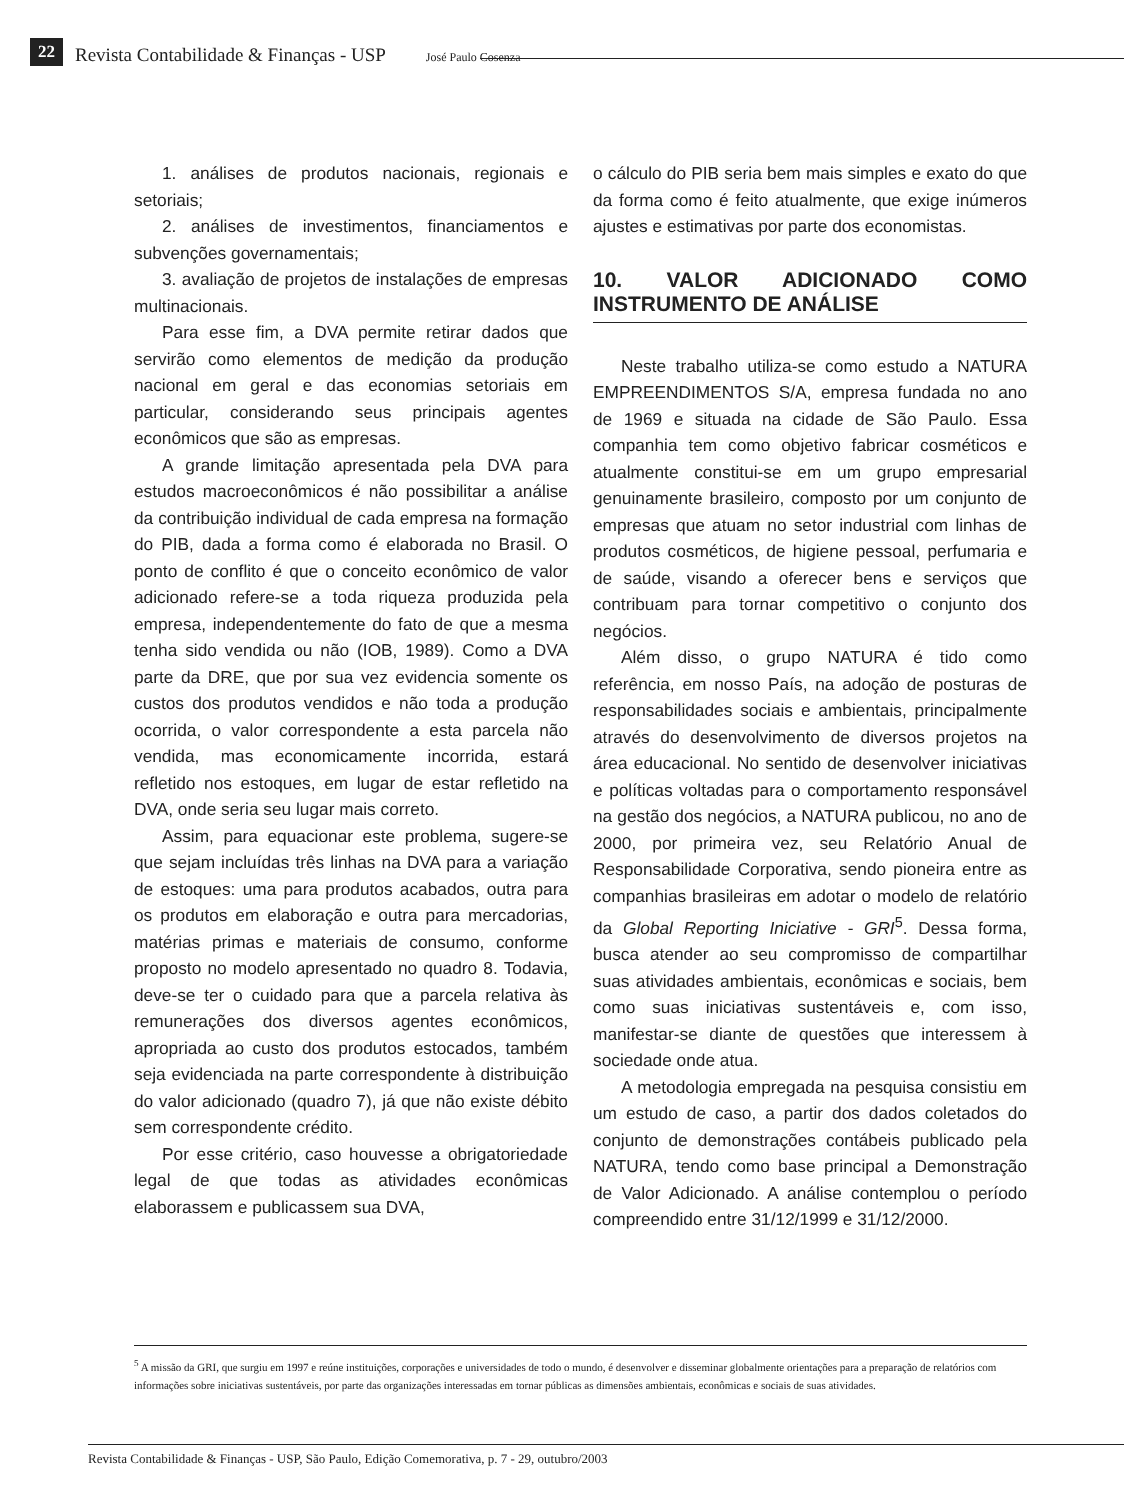22 Revista Contabilidade & Finanças - USP José Paulo Cosenza
1. análises de produtos nacionais, regionais e setoriais;
2. análises de investimentos, financiamentos e subvenções governamentais;
3. avaliação de projetos de instalações de empresas multinacionais.
Para esse fim, a DVA permite retirar dados que servirão como elementos de medição da produção nacional em geral e das economias setoriais em particular, considerando seus principais agentes econômicos que são as empresas.
A grande limitação apresentada pela DVA para estudos macroeconômicos é não possibilitar a análise da contribuição individual de cada empresa na formação do PIB, dada a forma como é elaborada no Brasil. O ponto de conflito é que o conceito econômico de valor adicionado refere-se a toda riqueza produzida pela empresa, independentemente do fato de que a mesma tenha sido vendida ou não (IOB, 1989). Como a DVA parte da DRE, que por sua vez evidencia somente os custos dos produtos vendidos e não toda a produção ocorrida, o valor correspondente a esta parcela não vendida, mas economicamente incorrida, estará refletido nos estoques, em lugar de estar refletido na DVA, onde seria seu lugar mais correto.
Assim, para equacionar este problema, sugere-se que sejam incluídas três linhas na DVA para a variação de estoques: uma para produtos acabados, outra para os produtos em elaboração e outra para mercadorias, matérias primas e materiais de consumo, conforme proposto no modelo apresentado no quadro 8. Todavia, deve-se ter o cuidado para que a parcela relativa às remunerações dos diversos agentes econômicos, apropriada ao custo dos produtos estocados, também seja evidenciada na parte correspondente à distribuição do valor adicionado (quadro 7), já que não existe débito sem correspondente crédito.
Por esse critério, caso houvesse a obrigatoriedade legal de que todas as atividades econômicas elaborassem e publicassem sua DVA,
o cálculo do PIB seria bem mais simples e exato do que da forma como é feito atualmente, que exige inúmeros ajustes e estimativas por parte dos economistas.
10. VALOR ADICIONADO COMO INSTRUMENTO DE ANÁLISE
Neste trabalho utiliza-se como estudo a NATURA EMPREENDIMENTOS S/A, empresa fundada no ano de 1969 e situada na cidade de São Paulo. Essa companhia tem como objetivo fabricar cosméticos e atualmente constitui-se em um grupo empresarial genuinamente brasileiro, composto por um conjunto de empresas que atuam no setor industrial com linhas de produtos cosméticos, de higiene pessoal, perfumaria e de saúde, visando a oferecer bens e serviços que contribuam para tornar competitivo o conjunto dos negócios.
Além disso, o grupo NATURA é tido como referência, em nosso País, na adoção de posturas de responsabilidades sociais e ambientais, principalmente através do desenvolvimento de diversos projetos na área educacional. No sentido de desenvolver iniciativas e políticas voltadas para o comportamento responsável na gestão dos negócios, a NATURA publicou, no ano de 2000, por primeira vez, seu Relatório Anual de Responsabilidade Corporativa, sendo pioneira entre as companhias brasileiras em adotar o modelo de relatório da Global Reporting Iniciative - GRI<sup>5</sup>. Dessa forma, busca atender ao seu compromisso de compartilhar suas atividades ambientais, econômicas e sociais, bem como suas iniciativas sustentáveis e, com isso, manifestar-se diante de questões que interessem à sociedade onde atua.
A metodologia empregada na pesquisa consistiu em um estudo de caso, a partir dos dados coletados do conjunto de demonstrações contábeis publicado pela NATURA, tendo como base principal a Demonstração de Valor Adicionado. A análise contemplou o período compreendido entre 31/12/1999 e 31/12/2000.
<sup>5</sup> A missão da GRI, que surgiu em 1997 e reúne instituições, corporações e universidades de todo o mundo, é desenvolver e disseminar globalmente orientações para a preparação de relatórios com informações sobre iniciativas sustentáveis, por parte das organizações interessadas em tornar públicas as dimensões ambientais, econômicas e sociais de suas atividades.
Revista Contabilidade & Finanças - USP, São Paulo, Edição Comemorativa, p. 7 - 29, outubro/2003